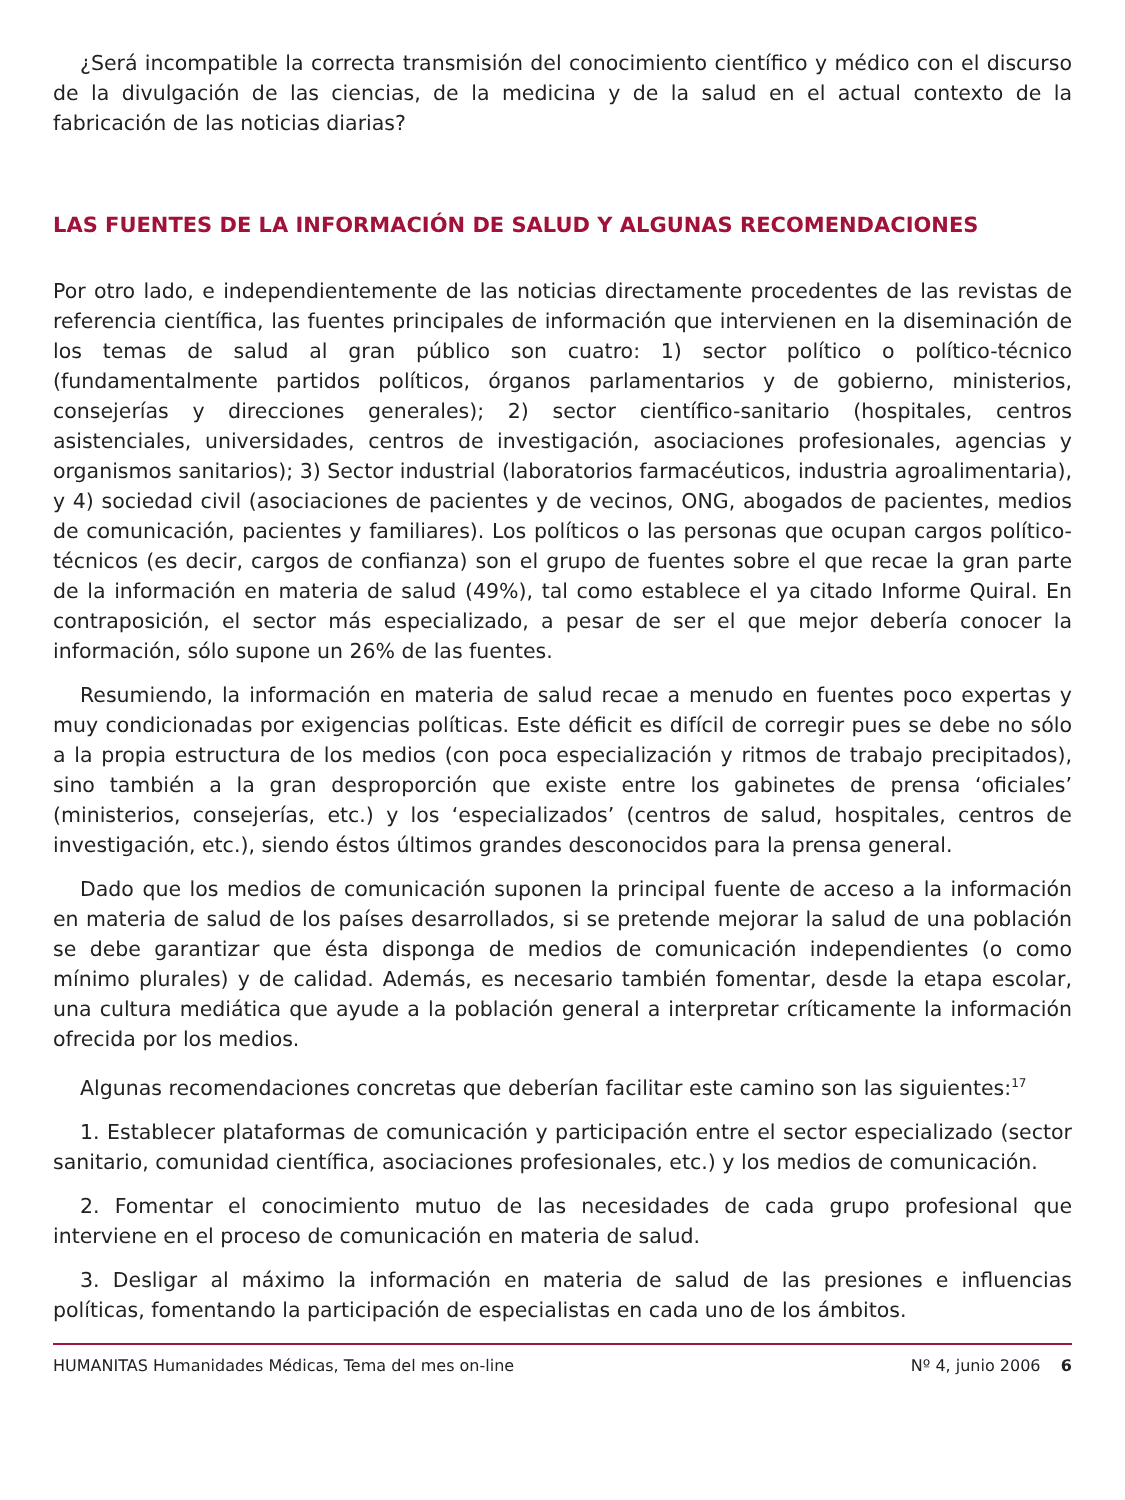¿Será incompatible la correcta transmisión del conocimiento científico y médico con el discurso de la divulgación de las ciencias, de la medicina y de la salud en el actual contexto de la fabricación de las noticias diarias?
LAS FUENTES DE LA INFORMACIÓN DE SALUD Y ALGUNAS RECOMENDACIONES
Por otro lado, e independientemente de las noticias directamente procedentes de las revistas de referencia científica, las fuentes principales de información que intervienen en la diseminación de los temas de salud al gran público son cuatro: 1) sector político o político-técnico (fundamentalmente partidos políticos, órganos parlamentarios y de gobierno, ministerios, consejerías y direcciones generales); 2) sector científico-sanitario (hospitales, centros asistenciales, universidades, centros de investigación, asociaciones profesionales, agencias y organismos sanitarios); 3) Sector industrial (laboratorios farmacéuticos, industria agroalimentaria), y 4) sociedad civil (asociaciones de pacientes y de vecinos, ONG, abogados de pacientes, medios de comunicación, pacientes y familiares). Los políticos o las personas que ocupan cargos político-técnicos (es decir, cargos de confianza) son el grupo de fuentes sobre el que recae la gran parte de la información en materia de salud (49%), tal como establece el ya citado Informe Quiral. En contraposición, el sector más especializado, a pesar de ser el que mejor debería conocer la información, sólo supone un 26% de las fuentes.
Resumiendo, la información en materia de salud recae a menudo en fuentes poco expertas y muy condicionadas por exigencias políticas. Este déficit es difícil de corregir pues se debe no sólo a la propia estructura de los medios (con poca especialización y ritmos de trabajo precipitados), sino también a la gran desproporción que existe entre los gabinetes de prensa ‘oficiales’ (ministerios, consejerías, etc.) y los ‘especializados’ (centros de salud, hospitales, centros de investigación, etc.), siendo éstos últimos grandes desconocidos para la prensa general.
Dado que los medios de comunicación suponen la principal fuente de acceso a la información en materia de salud de los países desarrollados, si se pretende mejorar la salud de una población se debe garantizar que ésta disponga de medios de comunicación independientes (o como mínimo plurales) y de calidad. Además, es necesario también fomentar, desde la etapa escolar, una cultura mediática que ayude a la población general a interpretar críticamente la información ofrecida por los medios.
Algunas recomendaciones concretas que deberían facilitar este camino son las siguientes:<sup>17</sup>
1. Establecer plataformas de comunicación y participación entre el sector especializado (sector sanitario, comunidad científica, asociaciones profesionales, etc.) y los medios de comunicación.
2. Fomentar el conocimiento mutuo de las necesidades de cada grupo profesional que interviene en el proceso de comunicación en materia de salud.
3. Desligar al máximo la información en materia de salud de las presiones e influencias políticas, fomentando la participación de especialistas en cada uno de los ámbitos.
HUMANITAS Humanidades Médicas, Tema del mes on-line Nº 4, junio 2006 6